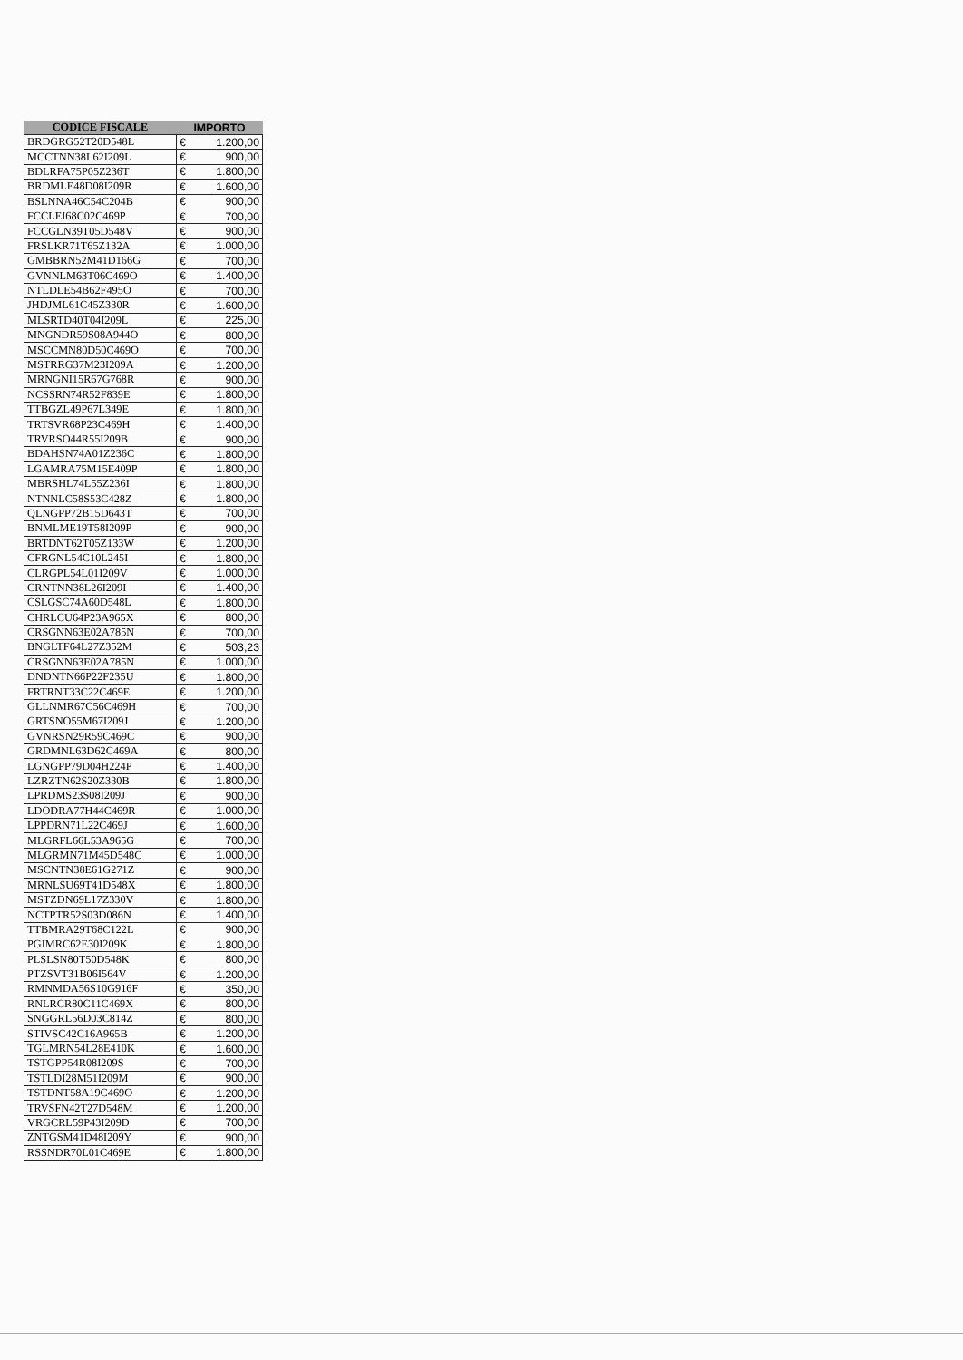| CODICE FISCALE | IMPORTO | |
| --- | --- | --- |
| BRDGRG52T20D548L | € | 1.200,00 |
| MCCTNN38L62I209L | € | 900,00 |
| BDLRFA75P05Z236T | € | 1.800,00 |
| BRDMLE48D08I209R | € | 1.600,00 |
| BSLNNA46C54C204B | € | 900,00 |
| FCCLEI68C02C469P | € | 700,00 |
| FCCGLN39T05D548V | € | 900,00 |
| FRSLKR71T65Z132A | € | 1.000,00 |
| GMBBRN52M41D166G | € | 700,00 |
| GVNNLM63T06C469O | € | 1.400,00 |
| NTLDLE54B62F495O | € | 700,00 |
| JHDJML61C45Z330R | € | 1.600,00 |
| MLSRTD40T04I209L | € | 225,00 |
| MNGNDR59S08A944O | € | 800,00 |
| MSCCMN80D50C469O | € | 700,00 |
| MSTRRG37M23I209A | € | 1.200,00 |
| MRNGNI15R67G768R | € | 900,00 |
| NCSSRN74R52F839E | € | 1.800,00 |
| TTBGZL49P67L349E | € | 1.800,00 |
| TRTSVR68P23C469H | € | 1.400,00 |
| TRVRSO44R55I209B | € | 900,00 |
| BDAHSN74A01Z236C | € | 1.800,00 |
| LGAMRA75M15E409P | € | 1.800,00 |
| MBRSHL74L55Z236I | € | 1.800,00 |
| NTNNLC58S53C428Z | € | 1.800,00 |
| QLNGPP72B15D643T | € | 700,00 |
| BNMLME19T58I209P | € | 900,00 |
| BRTDNT62T05Z133W | € | 1.200,00 |
| CFRGNL54C10L245I | € | 1.800,00 |
| CLRGPL54L01I209V | € | 1.000,00 |
| CRNTNN38L26I209I | € | 1.400,00 |
| CSLGSC74A60D548L | € | 1.800,00 |
| CHRLCU64P23A965X | € | 800,00 |
| CRSGNN63E02A785N | € | 700,00 |
| BNGLTF64L27Z352M | € | 503,23 |
| CRSGNN63E02A785N | € | 1.000,00 |
| DNDNTN66P22F235U | € | 1.800,00 |
| FRTRNT33C22C469E | € | 1.200,00 |
| GLLNMR67C56C469H | € | 700,00 |
| GRTSNO55M67I209J | € | 1.200,00 |
| GVNRSN29R59C469C | € | 900,00 |
| GRDMNL63D62C469A | € | 800,00 |
| LGNGPP79D04H224P | € | 1.400,00 |
| LZRZTN62S20Z330B | € | 1.800,00 |
| LPRDMS23S08I209J | € | 900,00 |
| LDODRA77H44C469R | € | 1.000,00 |
| LPPDRN71L22C469J | € | 1.600,00 |
| MLGRFL66L53A965G | € | 700,00 |
| MLGRMN71M45D548C | € | 1.000,00 |
| MSCNTN38E61G271Z | € | 900,00 |
| MRNLSU69T41D548X | € | 1.800,00 |
| MSTZDN69L17Z330V | € | 1.800,00 |
| NCTPTR52S03D086N | € | 1.400,00 |
| TTBMRA29T68C122L | € | 900,00 |
| PGIMRC62E30I209K | € | 1.800,00 |
| PLSLSN80T50D548K | € | 800,00 |
| PTZSVT31B06I564V | € | 1.200,00 |
| RMNMDA56S10G916F | € | 350,00 |
| RNLRCR80C11C469X | € | 800,00 |
| SNGGRL56D03C814Z | € | 800,00 |
| STIVSC42C16A965B | € | 1.200,00 |
| TGLMRN54L28E410K | € | 1.600,00 |
| TSTGPP54R08I209S | € | 700,00 |
| TSTLDI28M51I209M | € | 900,00 |
| TSTDNT58A19C469O | € | 1.200,00 |
| TRVSFN42T27D548M | € | 1.200,00 |
| VRGCRL59P43I209D | € | 700,00 |
| ZNTGSM41D48I209Y | € | 900,00 |
| RSSNDR70L01C469E | € | 1.800,00 |